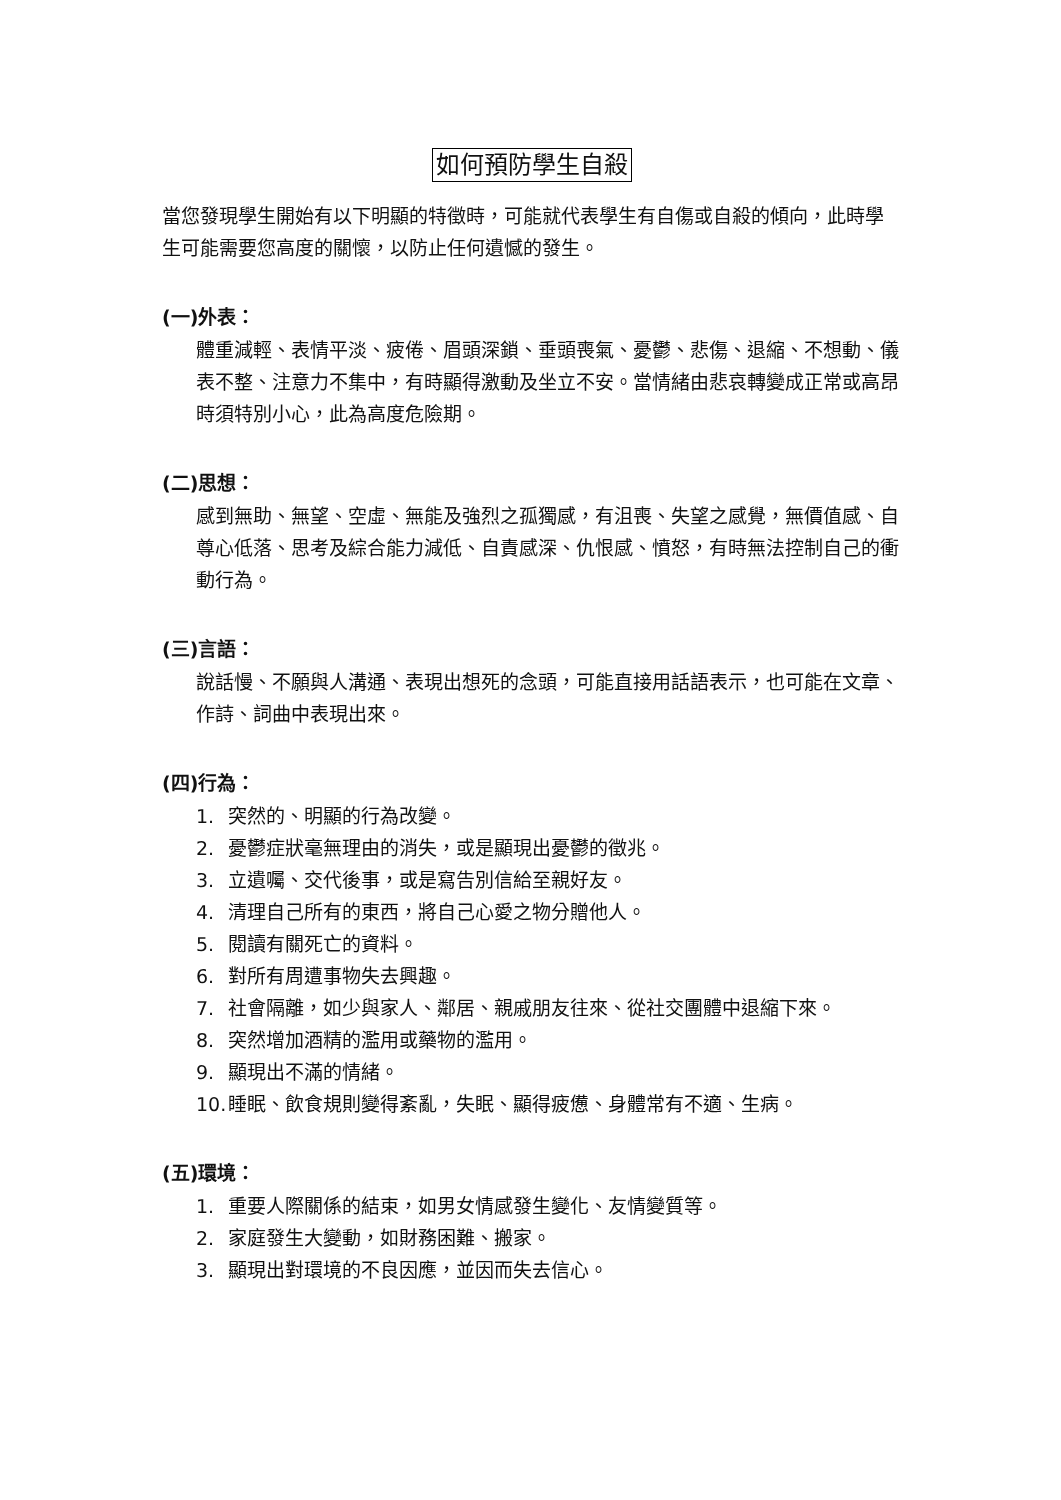如何預防學生自殺
當您發現學生開始有以下明顯的特徵時，可能就代表學生有自傷或自殺的傾向，此時學生可能需要您高度的關懷，以防止任何遺憾的發生。
(一)外表：
體重減輕、表情平淡、疲倦、眉頭深鎖、垂頭喪氣、憂鬱、悲傷、退縮、不想動、儀表不整、注意力不集中，有時顯得激動及坐立不安。當情緒由悲哀轉變成正常或高昂時須特別小心，此為高度危險期。
(二)思想：
感到無助、無望、空虛、無能及強烈之孤獨感，有沮喪、失望之感覺，無價值感、自尊心低落、思考及綜合能力減低、自責感深、仇恨感、憤怒，有時無法控制自己的衝動行為。
(三)言語：
說話慢、不願與人溝通、表現出想死的念頭，可能直接用話語表示，也可能在文章、作詩、詞曲中表現出來。
(四)行為：
1. 突然的、明顯的行為改變。
2. 憂鬱症狀毫無理由的消失，或是顯現出憂鬱的徵兆。
3. 立遺囑、交代後事，或是寫告別信給至親好友。
4. 清理自己所有的東西，將自己心愛之物分贈他人。
5. 閱讀有關死亡的資料。
6. 對所有周遭事物失去興趣。
7. 社會隔離，如少與家人、鄰居、親戚朋友往來、從社交團體中退縮下來。
8. 突然增加酒精的濫用或藥物的濫用。
9. 顯現出不滿的情緒。
10. 睡眠、飲食規則變得紊亂，失眠、顯得疲憊、身體常有不適、生病。
(五)環境：
1. 重要人際關係的結束，如男女情感發生變化、友情變質等。
2. 家庭發生大變動，如財務困難、搬家。
3. 顯現出對環境的不良因應，並因而失去信心。